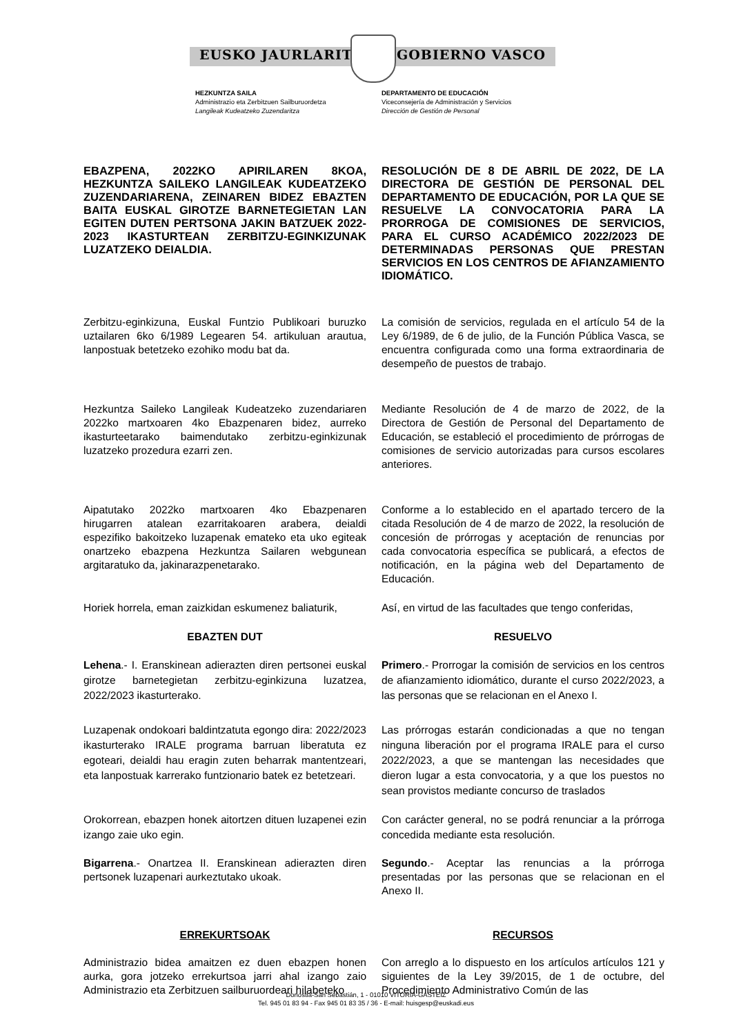EUSKO JAURLARITZA GOBIERNO VASCO
HEZKUNTZA SAILA
Administrazio eta Zerbitzuen Sailburuordetza
Langileak Kudeatzeko Zuzendaritza
DEPARTAMENTO DE EDUCACIÓN
Viceconsejería de Administración y Servicios
Dirección de Gestión de Personal
EBAZPENA, 2022KO APIRILAREN 8KOA, HEZKUNTZA SAILEKO LANGILEAK KUDEATZEKO ZUZENDARIARENA, ZEINAREN BIDEZ EBAZTEN BAITA EUSKAL GIROTZE BARNETEGIETAN LAN EGITEN DUTEN PERTSONA JAKIN BATZUEK 2022-2023 IKASTURTEAN ZERBITZU-EGINKIZUNAK LUZATZEKO DEIALDIA.
RESOLUCIÓN DE 8 DE ABRIL DE 2022, DE LA DIRECTORA DE GESTIÓN DE PERSONAL DEL DEPARTAMENTO DE EDUCACIÓN, POR LA QUE SE RESUELVE LA CONVOCATORIA PARA LA PRORROGA DE COMISIONES DE SERVICIOS, PARA EL CURSO ACADÉMICO 2022/2023 DE DETERMINADAS PERSONAS QUE PRESTAN SERVICIOS EN LOS CENTROS DE AFIANZAMIENTO IDIOMÁTICO.
Zerbitzu-eginkizuna, Euskal Funtzio Publikoari buruzko uztailaren 6ko 6/1989 Legearen 54. artikuluan arautua, lanpostuak betetzeko ezohiko modu bat da.
La comisión de servicios, regulada en el artículo 54 de la Ley 6/1989, de 6 de julio, de la Función Pública Vasca, se encuentra configurada como una forma extraordinaria de desempeño de puestos de trabajo.
Hezkuntza Saileko Langileak Kudeatzeko zuzendariaren 2022ko martxoaren 4ko Ebazpenaren bidez, aurreko ikasturteetarako baimendutako zerbitzu-eginkizunak luzatzeko prozedura ezarri zen.
Mediante Resolución de 4 de marzo de 2022, de la Directora de Gestión de Personal del Departamento de Educación, se estableció el procedimiento de prórrogas de comisiones de servicio autorizadas para cursos escolares anteriores.
Aipatutako 2022ko martxoaren 4ko Ebazpenaren hirugarren atalean ezarritakoaren arabera, deialdi espezifiko bakoitzeko luzapenak emateko eta uko egiteak onartzeko ebazpena Hezkuntza Sailaren webgunean argitaratuko da, jakinarazpenetarako.
Conforme a lo establecido en el apartado tercero de la citada Resolución de 4 de marzo de 2022, la resolución de concesión de prórrogas y aceptación de renuncias por cada convocatoria específica se publicará, a efectos de notificación, en la página web del Departamento de Educación.
Horiek horrela, eman zaizkidan eskumenez baliaturik,
Así, en virtud de las facultades que tengo conferidas,
EBAZTEN DUT RESUELVO
Lehena.- I. Eranskinean adierazten diren pertsonei euskal girotze barnetegietan zerbitzu-eginkizuna luzatzea, 2022/2023 ikasturterako.
Primero.- Prorrogar la comisión de servicios en los centros de afianzamiento idiomático, durante el curso 2022/2023, a las personas que se relacionan en el Anexo I.
Luzapenak ondokoari baldintzatuta egongo dira: 2022/2023 ikasturterako IRALE programa barruan liberatuta ez egoteari, deialdi hau eragin zuten beharrak mantentzeari, eta lanpostuak karrerako funtzionario batek ez betetzeari.
Las prórrogas estarán condicionadas a que no tengan ninguna liberación por el programa IRALE para el curso 2022/2023, a que se mantengan las necesidades que dieron lugar a esta convocatoria, y a que los puestos no sean provistos mediante concurso de traslados
Orokorrean, ebazpen honek aitortzen dituen luzapenei ezin izango zaie uko egin.
Con carácter general, no se podrá renunciar a la prórroga concedida mediante esta resolución.
Bigarrena.- Onartzea II. Eranskinean adierazten diren pertsonek luzapenari aurkeztutako ukoak.
Segundo.- Aceptar las renuncias a la prórroga presentadas por las personas que se relacionan en el Anexo II.
ERREKURTSOAK RECURSOS
Administrazio bidea amaitzen ez duen ebazpen honen aurka, gora jotzeko errekurtsoa jarri ahal izango zaio Administrazio eta Zerbitzuen sailburuordeari hilabeteko
Con arreglo a lo dispuesto en los artículos artículos 121 y siguientes de la Ley 39/2015, de 1 de octubre, del Procedimiento Administrativo Común de las
Donostia-San Sebastián, 1 - 01010 VITORIA-GASTEIZ
Tel. 945 01 83 94 - Fax 945 01 83 35 / 36 - E-mail: huisgesp@euskadi.eus